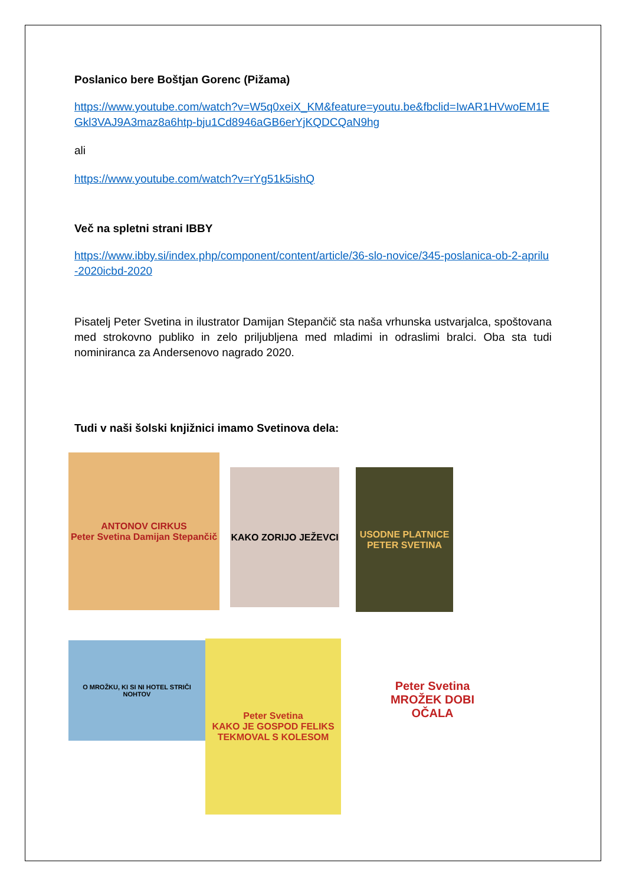Poslanico bere Boštjan Gorenc (Pižama)
https://www.youtube.com/watch?v=W5q0xeiX_KM&feature=youtu.be&fbclid=IwAR1HVwoEM1EGkl3VAJ9A3maz8a6htp-bju1Cd8946aGB6erYjKQDCQaN9hg
ali
https://www.youtube.com/watch?v=rYg51k5ishQ
Več na spletni strani IBBY
https://www.ibby.si/index.php/component/content/article/36-slo-novice/345-poslanica-ob-2-aprilu-2020icbd-2020
Pisatelj Peter Svetina in ilustrator Damijan Stepančič sta naša vrhunska ustvarjalca, spoštovana med strokovno publiko in zelo priljubljena med mladimi in odraslimi bralci. Oba sta tudi nominiranca za Andersenovo nagrado 2020.
Tudi v naši šolski knjižnici imamo Svetinova dela:
ANTONOV CIRKUS
Peter Svetina Damijan Stepančič
KAKO ZORIJO JEŽEVCI
USODNE PLATNICE
PETER SVETINA
O MROŽKU, KI SI NI HOTEL STRIČI NOHTOV
Peter Svetina
KAKO JE GOSPOD FELIKS TEKMOVAL S KOLESOM
Peter Svetina
MROŽEK DOBI OČALA